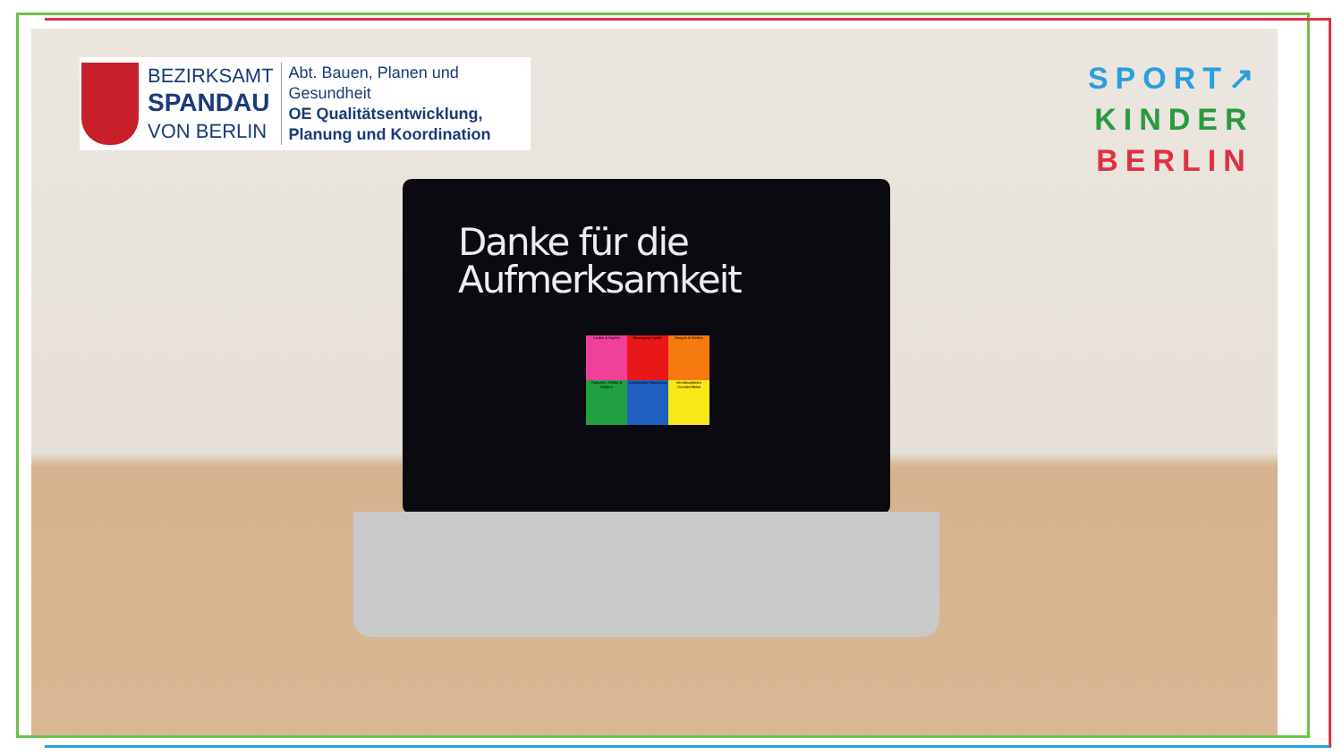BEZIRKSAMT
SPANDAU
VON BERLIN
Abt. Bauen, Planen und
Gesundheit
OE Qualitätsentwicklung,
Planung und Koordination
SPORT↗
KINDER
BERLIN
Danke für die
Aufmerksamkeit
Laufen & Hüpfen
Bewegungs-spiele
Fangen & Werfen
Rutschen, Rollen & Klettern
Koordinative Bewegung
Interdisziplinäre Transfereffekte